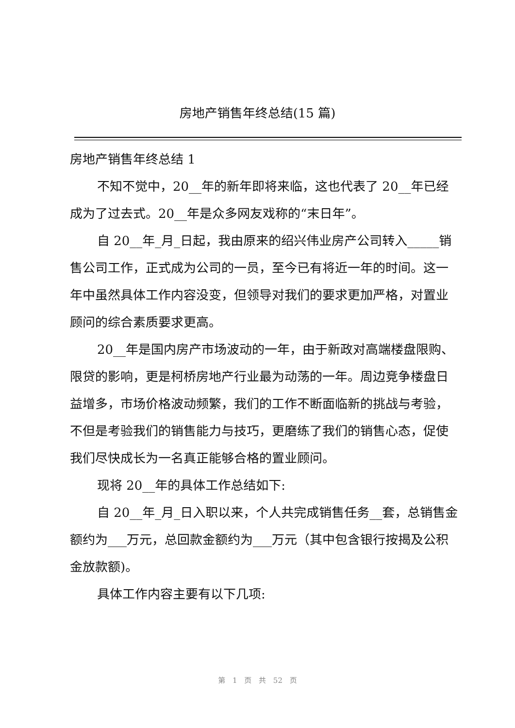房地产销售年终总结(15 篇)
房地产销售年终总结 1
不知不觉中，20__年的新年即将来临，这也代表了 20__年已经成为了过去式。20__年是众多网友戏称的“末日年”。
自 20__年_月_日起，我由原来的绍兴伟业房产公司转入_____销售公司工作，正式成为公司的一员，至今已有将近一年的时间。这一年中虽然具体工作内容没变，但领导对我们的要求更加严格，对置业顾问的综合素质要求更高。
20__年是国内房产市场波动的一年，由于新政对高端楼盘限购、限贷的影响，更是柯桥房地产行业最为动荡的一年。周边竞争楼盘日益增多，市场价格波动频繁，我们的工作不断面临新的挑战与考验，不但是考验我们的销售能力与技巧，更磨练了我们的销售心态，促使我们尽快成长为一名真正能够合格的置业顾问。
现将 20__年的具体工作总结如下:
自 20__年_月_日入职以来，个人共完成销售任务__套，总销售金额约为___万元，总回款金额约为___万元（其中包含银行按揭及公积金放款额)。
具体工作内容主要有以下几项:
第 1 页 共 52 页